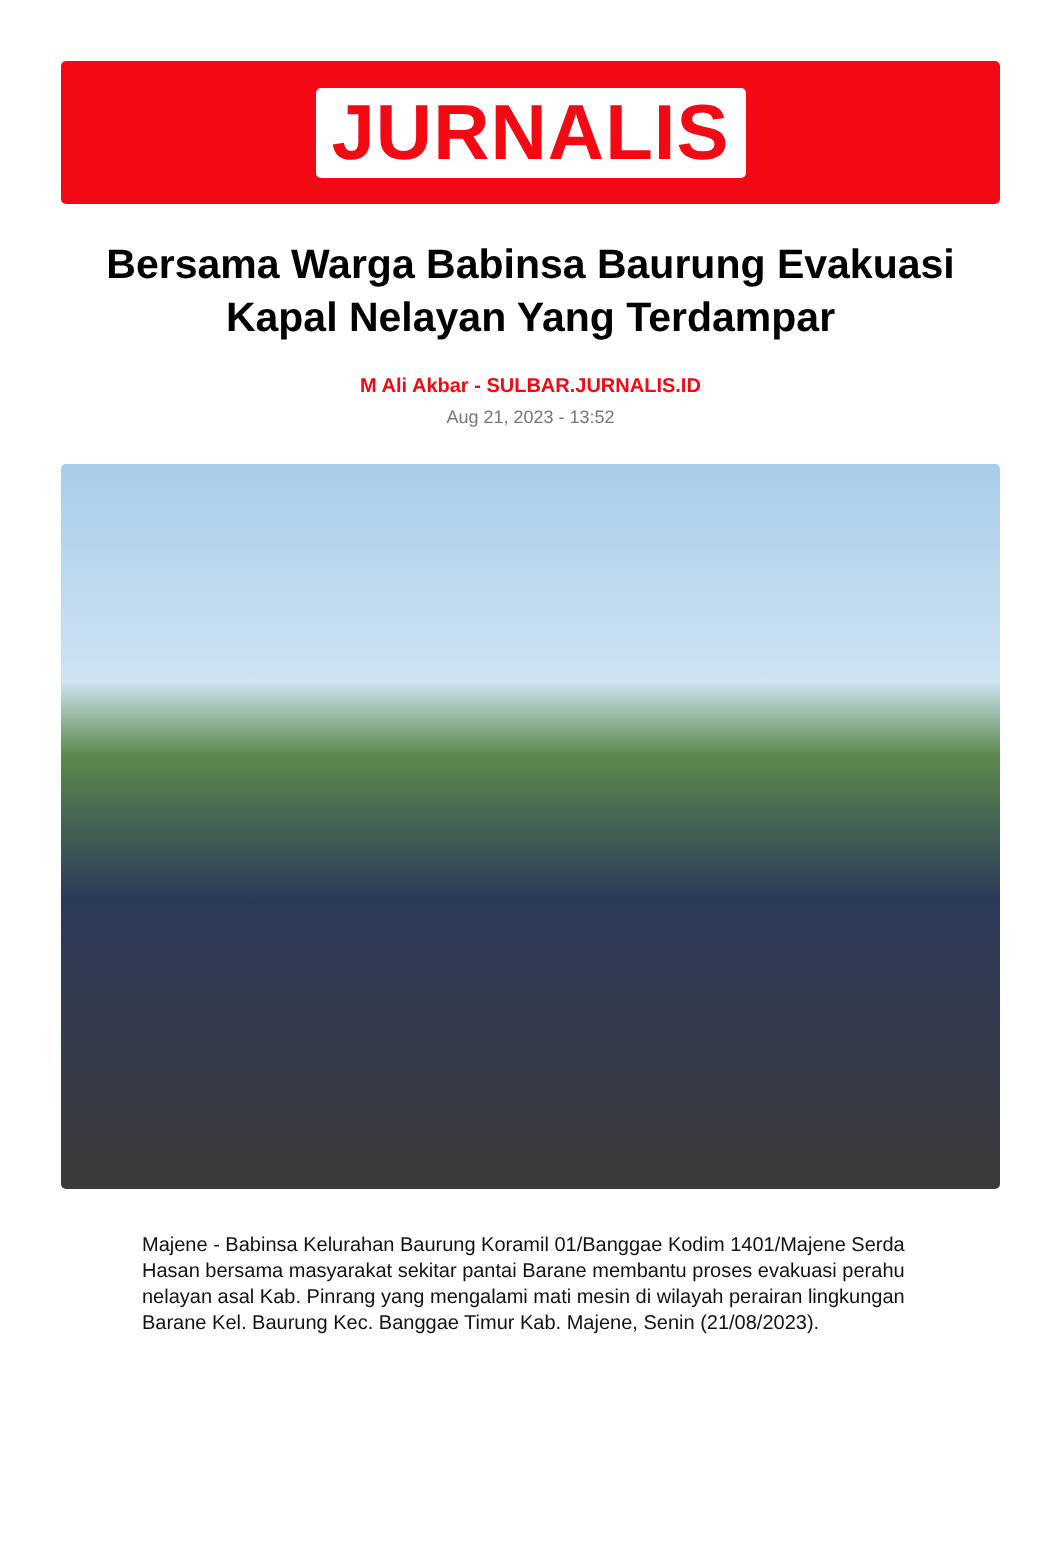JURNALIS
Bersama Warga Babinsa Baurung Evakuasi Kapal Nelayan Yang Terdampar
M Ali Akbar - SULBAR.JURNALIS.ID
Aug 21, 2023 - 13:52
Majene - Babinsa Kelurahan Baurung Koramil 01/Banggae Kodim 1401/Majene Serda Hasan bersama masyarakat sekitar pantai Barane membantu proses evakuasi perahu nelayan asal Kab. Pinrang yang mengalami mati mesin di wilayah perairan lingkungan Barane Kel. Baurung Kec. Banggae Timur Kab. Majene, Senin (21/08/2023).